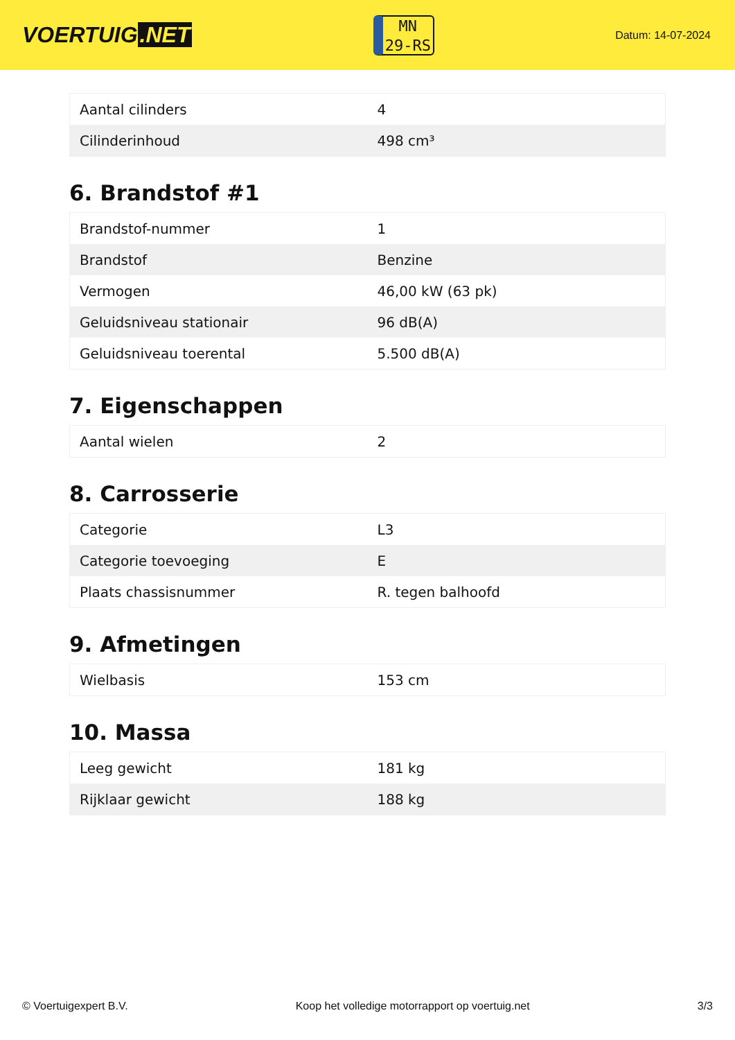VOERTUIG.NET
MN
29-RS
Datum: 14-07-2024
| Aantal cilinders | 4 |
| Cilinderinhoud | 498 cm³ |
6. Brandstof #1
| Brandstof-nummer | 1 |
| Brandstof | Benzine |
| Vermogen | 46,00 kW (63 pk) |
| Geluidsniveau stationair | 96 dB(A) |
| Geluidsniveau toerental | 5.500 dB(A) |
7. Eigenschappen
| Aantal wielen | 2 |
8. Carrosserie
| Categorie | L3 |
| Categorie toevoeging | E |
| Plaats chassisnummer | R. tegen balhoofd |
9. Afmetingen
| Wielbasis | 153 cm |
10. Massa
| Leeg gewicht | 181 kg |
| Rijklaar gewicht | 188 kg |
© Voertuigexpert B.V. Koop het volledige motorrapport op voertuig.net 3/3